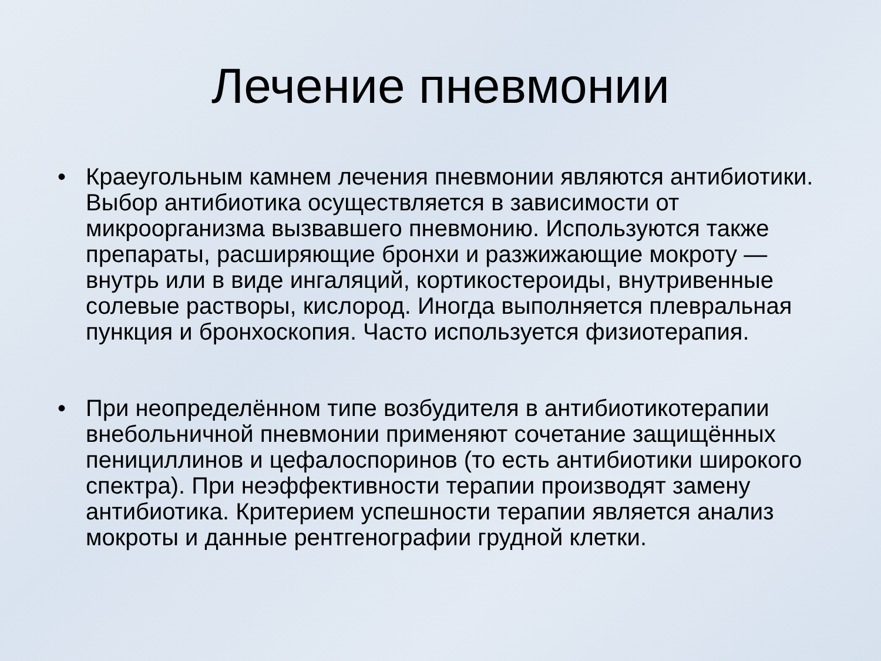Лечение пневмонии
• Краеугольным камнем лечения пневмонии являются антибиотики. Выбор антибиотика осуществляется в зависимости от микроорганизма вызвавшего пневмонию. Используются также препараты, расширяющие бронхи и разжижающие мокроту — внутрь или в виде ингаляций, кортикостероиды, внутривенные солевые растворы, кислород. Иногда выполняется плевральная пункция и бронхоскопия. Часто используется физиотерапия.
• При неопределённом типе возбудителя в антибиотикотерапии внебольничной пневмонии применяют сочетание защищённых пенициллинов и цефалоспоринов (то есть антибиотики широкого спектра). При неэффективности терапии производят замену антибиотика. Критерием успешности терапии является анализ мокроты и данные рентгенографии грудной клетки.